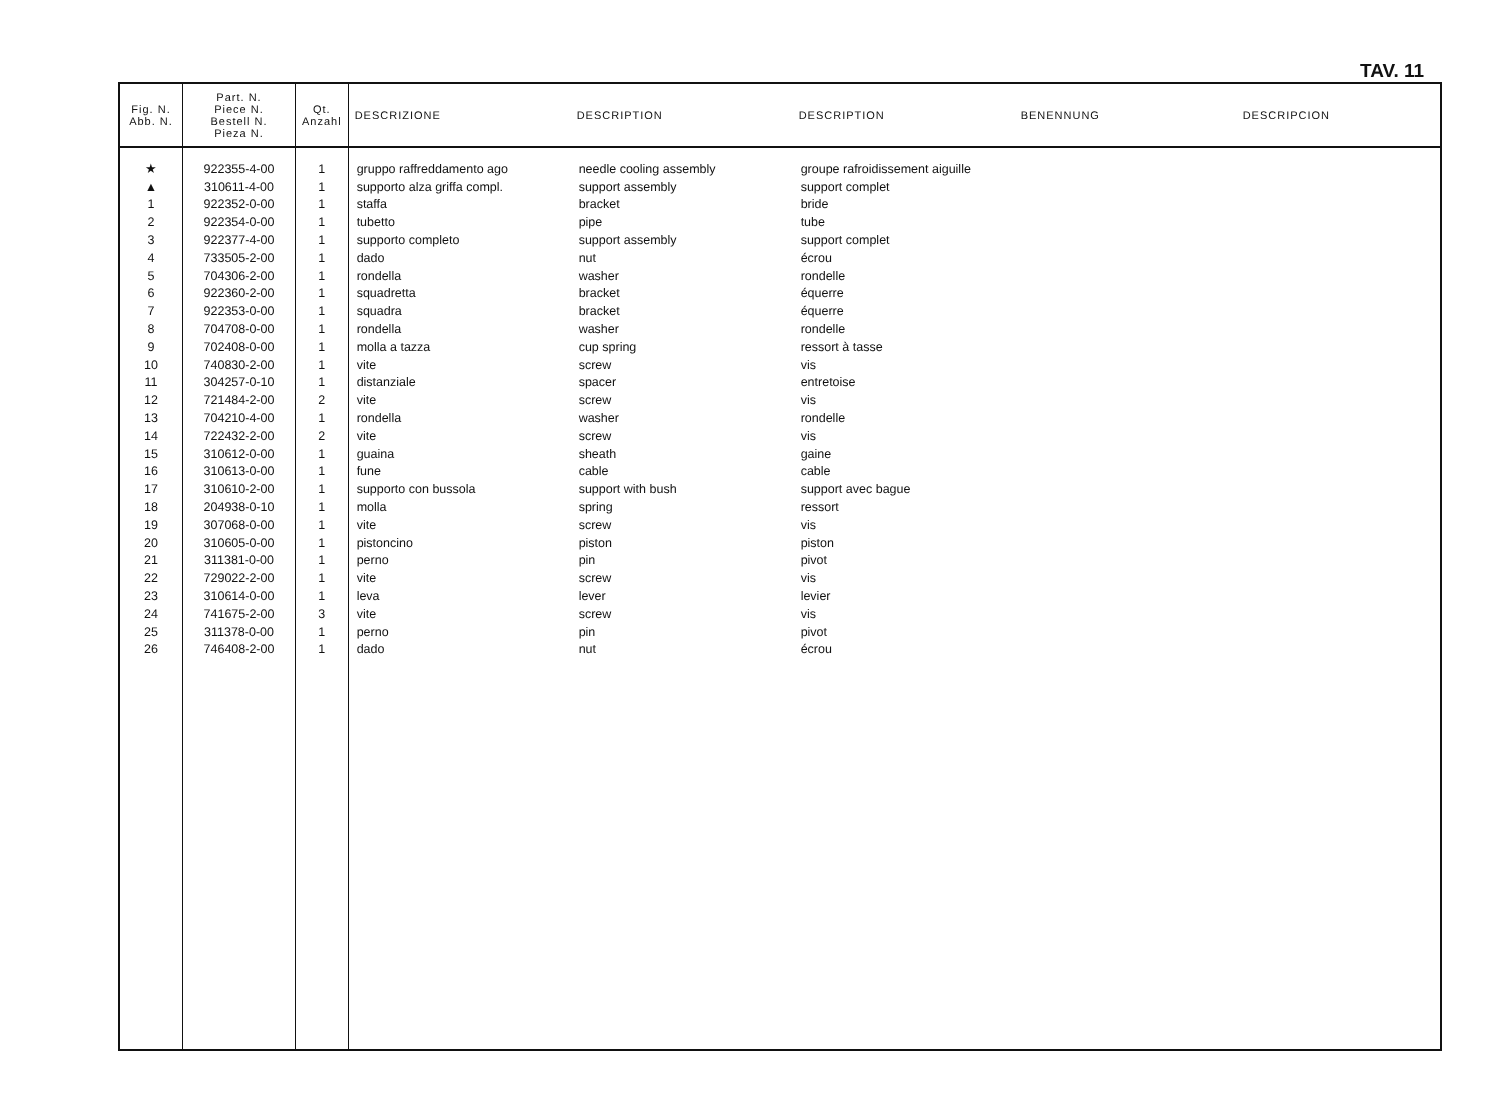TAV. 11
| Fig. N. Abb. N. | Part. N. Piece N. Bestell N. Pieza N. | Qt. Anzahl | DESCRIZIONE | DESCRIPTION | DESCRIPTION | BENENNUNG | DESCRIPCION |
| --- | --- | --- | --- | --- | --- | --- | --- |
| ★ | 922355-4-00 | 1 | gruppo raffreddamento ago | needle cooling assembly | groupe rafroidissement aiguille | | |
| ▲ | 310611-4-00 | 1 | supporto alza griffa compl. | support assembly | support complet | | |
| 1 | 922352-0-00 | 1 | staffa | bracket | bride | | |
| 2 | 922354-0-00 | 1 | tubetto | pipe | tube | | |
| 3 | 922377-4-00 | 1 | supporto completo | support assembly | support complet | | |
| 4 | 733505-2-00 | 1 | dado | nut | écrou | | |
| 5 | 704306-2-00 | 1 | rondella | washer | rondelle | | |
| 6 | 922360-2-00 | 1 | squadretta | bracket | équerre | | |
| 7 | 922353-0-00 | 1 | squadra | bracket | équerre | | |
| 8 | 704708-0-00 | 1 | rondella | washer | rondelle | | |
| 9 | 702408-0-00 | 1 | molla a tazza | cup spring | ressort à tasse | | |
| 10 | 740830-2-00 | 1 | vite | screw | vis | | |
| 11 | 304257-0-10 | 1 | distanziale | spacer | entretoise | | |
| 12 | 721484-2-00 | 2 | vite | screw | vis | | |
| 13 | 704210-4-00 | 1 | rondella | washer | rondelle | | |
| 14 | 722432-2-00 | 2 | vite | screw | vis | | |
| 15 | 310612-0-00 | 1 | guaina | sheath | gaine | | |
| 16 | 310613-0-00 | 1 | fune | cable | cable | | |
| 17 | 310610-2-00 | 1 | supporto con bussola | support with bush | support avec bague | | |
| 18 | 204938-0-10 | 1 | molla | spring | ressort | | |
| 19 | 307068-0-00 | 1 | vite | screw | vis | | |
| 20 | 310605-0-00 | 1 | pistoncino | piston | piston | | |
| 21 | 311381-0-00 | 1 | perno | pin | pivot | | |
| 22 | 729022-2-00 | 1 | vite | screw | vis | | |
| 23 | 310614-0-00 | 1 | leva | lever | levier | | |
| 24 | 741675-2-00 | 3 | vite | screw | vis | | |
| 25 | 311378-0-00 | 1 | perno | pin | pivot | | |
| 26 | 746408-2-00 | 1 | dado | nut | écrou | | |